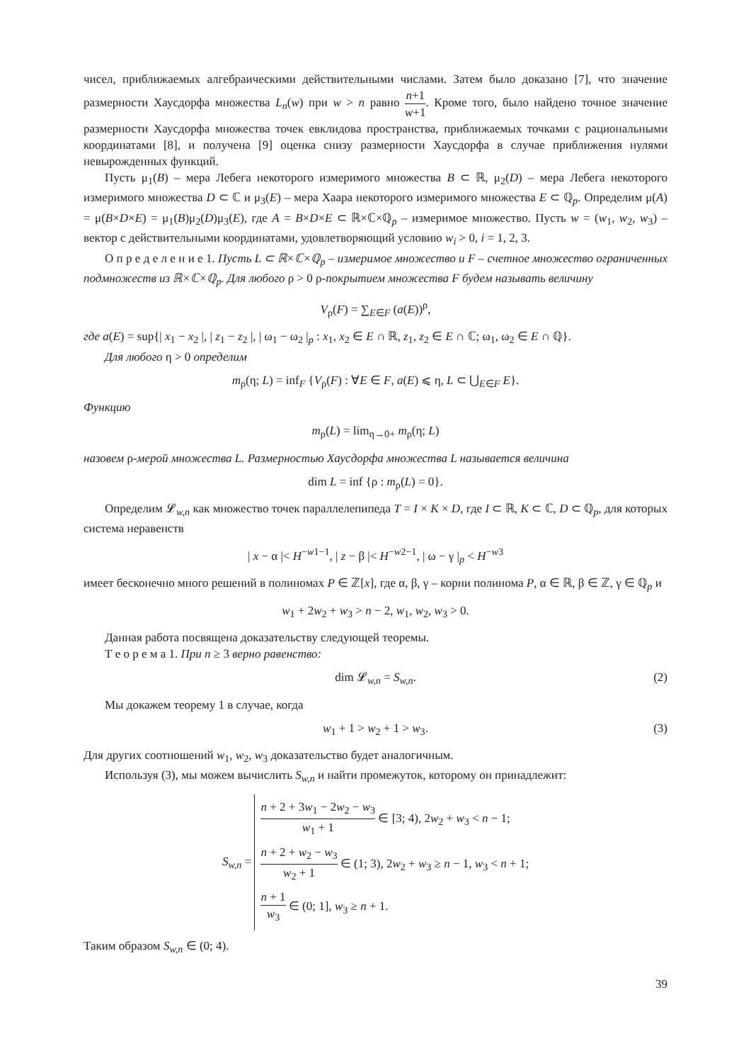чисел, приближаемых алгебраическими действительными числами. Затем было доказано [7], что значение размерности Хаусдорфа множества L<sub>n</sub>(w) при w > n равно n+1 w+1. Кроме того, было найдено точное значение размерности Хаусдорфа множества точек евклидова пространства, приближаемых точками с рациональными координатами [8], и получена [9] оценка снизу размерности Хаусдорфа в случае приближения нулями невырожденных функций.
Пусть μ<sub>1</sub>(B) – мера Лебега некоторого измеримого множества B ⊂ ℝ, μ<sub>2</sub>(D) – мера Лебега некоторого измеримого множества D ⊂ ℂ и μ<sub>3</sub>(E) – мера Хаара некоторого измеримого множества E ⊂ ℚ<sub>p</sub>. Определим μ(A) = μ(B×D×E) = μ<sub>1</sub>(B)μ<sub>2</sub>(D)μ<sub>3</sub>(E), где A = B×D×E ⊂ ℝ×ℂ×ℚ<sub>p</sub> – измеримое множество. Пусть w = (w<sub>1</sub>, w<sub>2</sub>, w<sub>3</sub>) – вектор с действительными координатами, удовлетворяющий условию w<sub>i</sub> > 0, i = 1, 2, 3.
О п р е д е л е н и е 1. Пусть L ⊂ ℝ×ℂ×ℚ<sub>p</sub> – измеримое множество и F – счетное множество ограниченных подмножеств из ℝ×ℂ×ℚ<sub>p</sub>. Для любого ρ > 0 ρ-покрытием множества F будем называть величину
V<sub>ρ</sub>(F) = ∑<sub>E∈F</sub> (a(E))<sup>ρ</sup>,
где a(E) = sup{| x<sub>1</sub> − x<sub>2</sub> |, | z<sub>1</sub> − z<sub>2</sub> |, | ω<sub>1</sub> − ω<sub>2</sub> |<sub>p</sub> : x<sub>1</sub>, x<sub>2</sub> ∈ E ∩ ℝ, z<sub>1</sub>, z<sub>2</sub> ∈ E ∩ ℂ; ω<sub>1</sub>, ω<sub>2</sub> ∈ E ∩ ℚ}.
Для любого η > 0 определим
m<sub>ρ</sub>(η; L) = inf<sub>F</sub> {V<sub>ρ</sub>(F) : ∀E ∈ F, a(E) ⩽ η, L ⊂ ⋃<sub>E∈F</sub> E}.
Функцию
m<sub>ρ</sub>(L) = lim<sub>η→0+</sub> m<sub>ρ</sub>(η; L)
назовем ρ-мерой множества L. Размерностью Хаусдорфа множества L называется величина
dim L = inf {ρ : m<sub>ρ</sub>(L) = 0}.
Определим 𝓛<sub>w,n</sub> как множество точек параллелепипеда T = I × K × D, где I ⊂ ℝ, K ⊂ ℂ, D ⊂ ℚ<sub>p</sub>, для которых система неравенств
| x − α |< H<sup>−w1−1</sup>, | z − β |< H<sup>−w2−1</sup>, | ω − γ |<sub>p</sub> < H<sup>−w3</sup>
имеет бесконечно много решений в полиномах P ∈ ℤ[x], где α, β, γ – корни полинома P, α ∈ ℝ, β ∈ ℤ, γ ∈ ℚ<sub>p</sub> и
w<sub>1</sub> + 2w<sub>2</sub> + w<sub>3</sub> > n − 2, w<sub>1</sub>, w<sub>2</sub>, w<sub>3</sub> > 0.
Данная работа посвящена доказательству следующей теоремы.
Т е о р е м а 1. При n ≥ 3 верно равенство:
dim 𝓛<sub>w,n</sub> = S<sub>w,n</sub>. (2)
Мы докажем теорему 1 в случае, когда
w<sub>1</sub> + 1 > w<sub>2</sub> + 1 > w<sub>3</sub>. (3)
Для других соотношений w<sub>1</sub>, w<sub>2</sub>, w<sub>3</sub> доказательство будет аналогичным.
Используя (3), мы можем вычислить S<sub>w,n</sub> и найти промежуток, которому он принадлежит:
S<sub>w,n</sub> =
n + 2 + 3w<sub>1</sub> − 2w<sub>2</sub> − w<sub>3</sub> w<sub>1</sub> + 1 ∈ [3; 4), 2w<sub>2</sub> + w<sub>3</sub> < n − 1;
n + 2 + w<sub>2</sub> − w<sub>3</sub> w<sub>2</sub> + 1 ∈ (1; 3), 2w<sub>2</sub> + w<sub>3</sub> ≥ n − 1, w<sub>3</sub> < n + 1;
n + 1 w<sub>3</sub> ∈ (0; 1], w<sub>3</sub> ≥ n + 1.
Таким образом S<sub>w,n</sub> ∈ (0; 4).
39